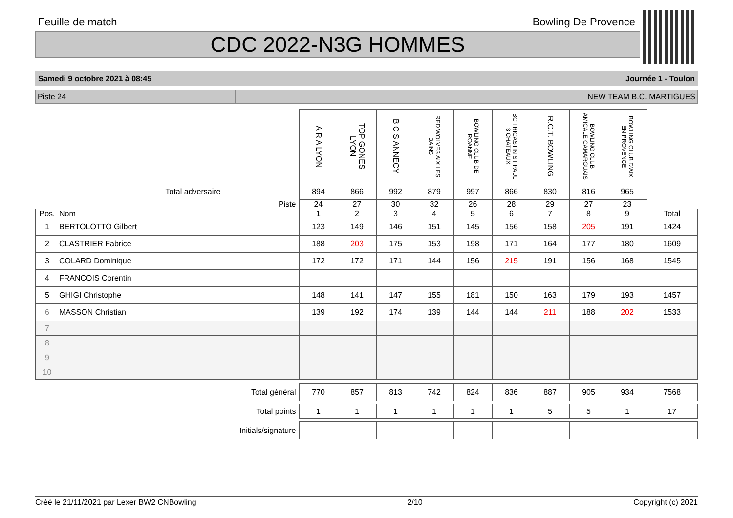Feuille de match Bowling De Provence
CDC 2022-N3G HOMMES
Samedi 9 octobre 2021 à 08:45 Journée 1 - Toulon
Piste 24 NEW TEAM B.C. MARTIGUES
| | | A R A LYON | TOP GONES LYON | B C S ANNECY | RED WOLVES AIX LES BAINS | BOWLING CLUB DE ROANNE | BC TRICASTIN ST PAUL 3 CHATEAUX | R.C.T. BOWLING | BOWLING CLUB AMICALE CAMARGUAIS | BOWLING CLUB D'AIX EN PROVENCE | |
| Total adversaire | | 894 | 866 | 992 | 879 | 997 | 866 | 830 | 816 | 965 | |
| Piste | | 24 | 27 | 30 | 32 | 26 | 28 | 29 | 27 | 23 | |
| Pos. | Nom | 1 | 2 | 3 | 4 | 5 | 6 | 7 | 8 | 9 | Total |
| 1 | BERTOLOTTO Gilbert | 123 | 149 | 146 | 151 | 145 | 156 | 158 | 205 | 191 | 1424 |
| 2 | CLASTRIER Fabrice | 188 | 203 | 175 | 153 | 198 | 171 | 164 | 177 | 180 | 1609 |
| 3 | COLARD Dominique | 172 | 172 | 171 | 144 | 156 | 215 | 191 | 156 | 168 | 1545 |
| 4 | FRANCOIS Corentin | | | | | | | | | | |
| 5 | GHIGI Christophe | 148 | 141 | 147 | 155 | 181 | 150 | 163 | 179 | 193 | 1457 |
| 6 | MASSON Christian | 139 | 192 | 174 | 139 | 144 | 144 | 211 | 188 | 202 | 1533 |
| 7 | | | | | | | | | | | |
| 8 | | | | | | | | | | | |
| 9 | | | | | | | | | | | |
| 10 | | | | | | | | | | | |
| Total général | | 770 | 857 | 813 | 742 | 824 | 836 | 887 | 905 | 934 | 7568 |
| Total points | | 1 | 1 | 1 | 1 | 1 | 1 | 5 | 5 | 1 | 17 |
| Initials/signature | | | | | | | | | | | |
Créé le 21/11/2021 par Lexer BW2 CNBowling 2/10 Copyright (c) 2021